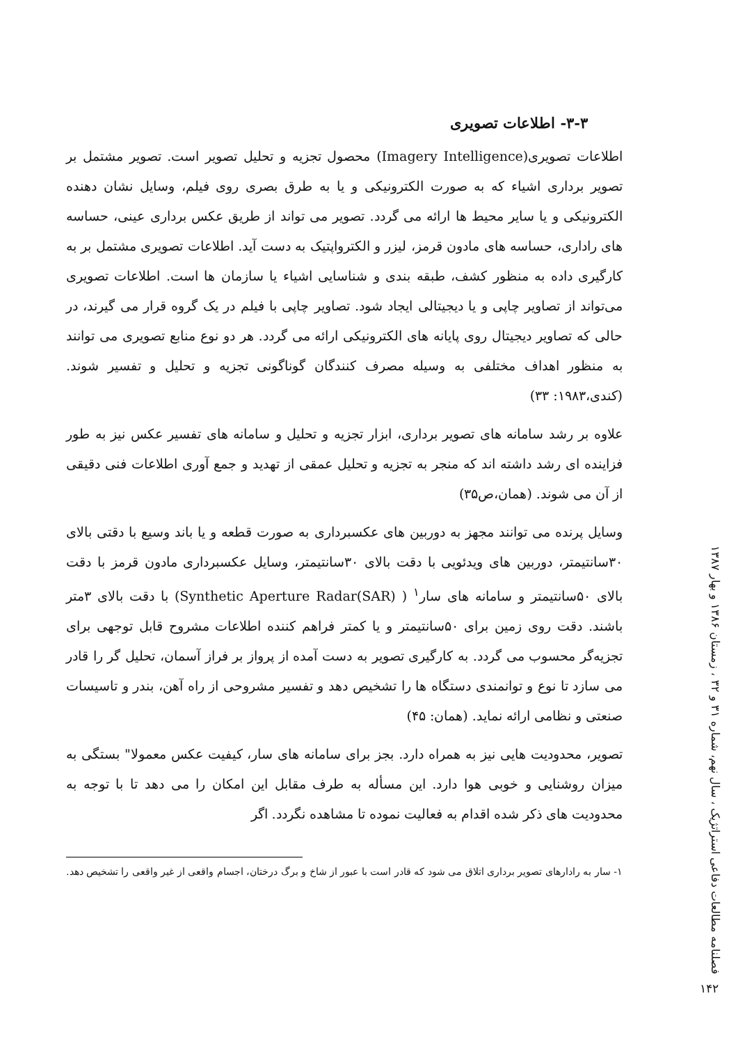۳-۳- اطلاعات تصویری
اطلاعات تصویری(Imagery Intelligence) محصول تجزیه و تحلیل تصویر است. تصویر مشتمل بر تصویر برداری اشیاء که به صورت الکترونیکی و یا به طرق بصری روی فیلم، وسایل نشان دهنده الکترونیکی و یا سایر محیط ها ارائه می گردد. تصویر می تواند از طریق عکس برداری عینی، حساسه های راداری، حساسه های مادون قرمز، لیزر و الکترواپتیک به دست آید. اطلاعات تصویری مشتمل بر به کارگیری داده به منظور کشف، طبقه بندی و شناسایی اشیاء یا سازمان ها است. اطلاعات تصویری می‌تواند از تصاویر چاپی و یا دیجیتالی ایجاد شود. تصاویر چاپی با فیلم در یک گروه قرار می گیرند، در حالی که تصاویر دیجیتال روی پایانه های الکترونیکی ارائه می گردد. هر دو نوع منابع تصویری می توانند به منظور اهداف مختلفی به وسیله مصرف کنندگان گوناگونی تجزیه و تحلیل و تفسیر شوند. (کندی،۱۹۸۳: ۳۳)
علاوه بر رشد سامانه های تصویر برداری، ابزار تجزیه و تحلیل و سامانه های تفسیر عکس نیز به طور فزاینده ای رشد داشته اند که منجر به تجزیه و تحلیل عمقی از تهدید و جمع آوری اطلاعات فنی دقیقی از آن می شوند. (همان،ص۳۵)
وسایل پرنده می توانند مجهز به دوربین های عکسبرداری به صورت قطعه و یا باند وسیع با دقتی بالای ۳۰سانتیمتر، دوربین های ویدئویی با دقت بالای ۳۰سانتیمتر، وسایل عکسبرداری مادون قرمز با دقت بالای ۵۰سانتیمتر و سامانه های سار<sup>۱</sup> ( Synthetic Aperture Radar(SAR)) با دقت بالای ۳متر باشند. دقت روی زمین برای ۵۰سانتیمتر و یا کمتر فراهم کننده اطلاعات مشروح قابل توجهی برای تجزیه‌گر محسوب می گردد. به کارگیری تصویر به دست آمده از پرواز بر فراز آسمان، تحلیل گر را قادر می سازد تا نوع و توانمندی دستگاه ها را تشخیص دهد و تفسیر مشروحی از راه آهن، بندر و تاسیسات صنعتی و نظامی ارائه نماید. (همان: ۴۵)
تصویر، محدودیت هایی نیز به همراه دارد. بجز برای سامانه های سار، کیفیت عکس معمولا" بستگی به میزان روشنایی و خوبی هوا دارد. این مسأله به طرف مقابل این امکان را می دهد تا با توجه به محدودیت های ذکر شده اقدام به فعالیت نموده تا مشاهده نگردد. اگر
۱- سار به رادارهای تصویر برداری اتلاق می شود که قادر است با عبور از شاخ و برگ درختان، اجسام واقعی از غیر واقعی را تشخیص دهد.
فصلنامه مطالعات دفاعی استراتژیک ، سال نهم، شماره ۳۱ و ۳۲ ، زمستان ۱۳۸۶ و بهار ۱۳۸۷
۱۴۲